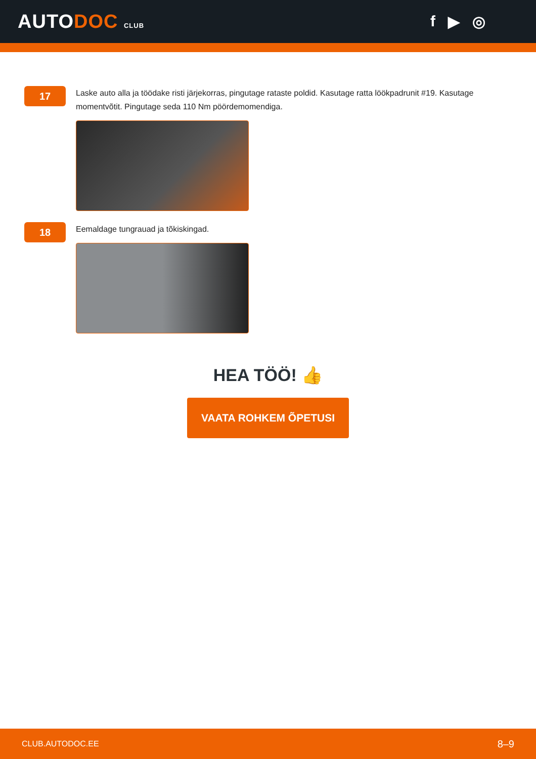AUTODOC CLUB
f ▶ ◎
17
Laske auto alla ja töödake risti järjekorras, pingutage rataste poldid. Kasutage ratta löökpadrunit #19. Kasutage momentvõtit. Pingutage seda 110 Nm pöördemomendiga.
18
Eemaldage tungrauad ja tõkiskingad.
HEA TÖÖ! 👍
VAATA ROHKEM ÕPETUSI
CLUB.AUTODOC.EE 8–9